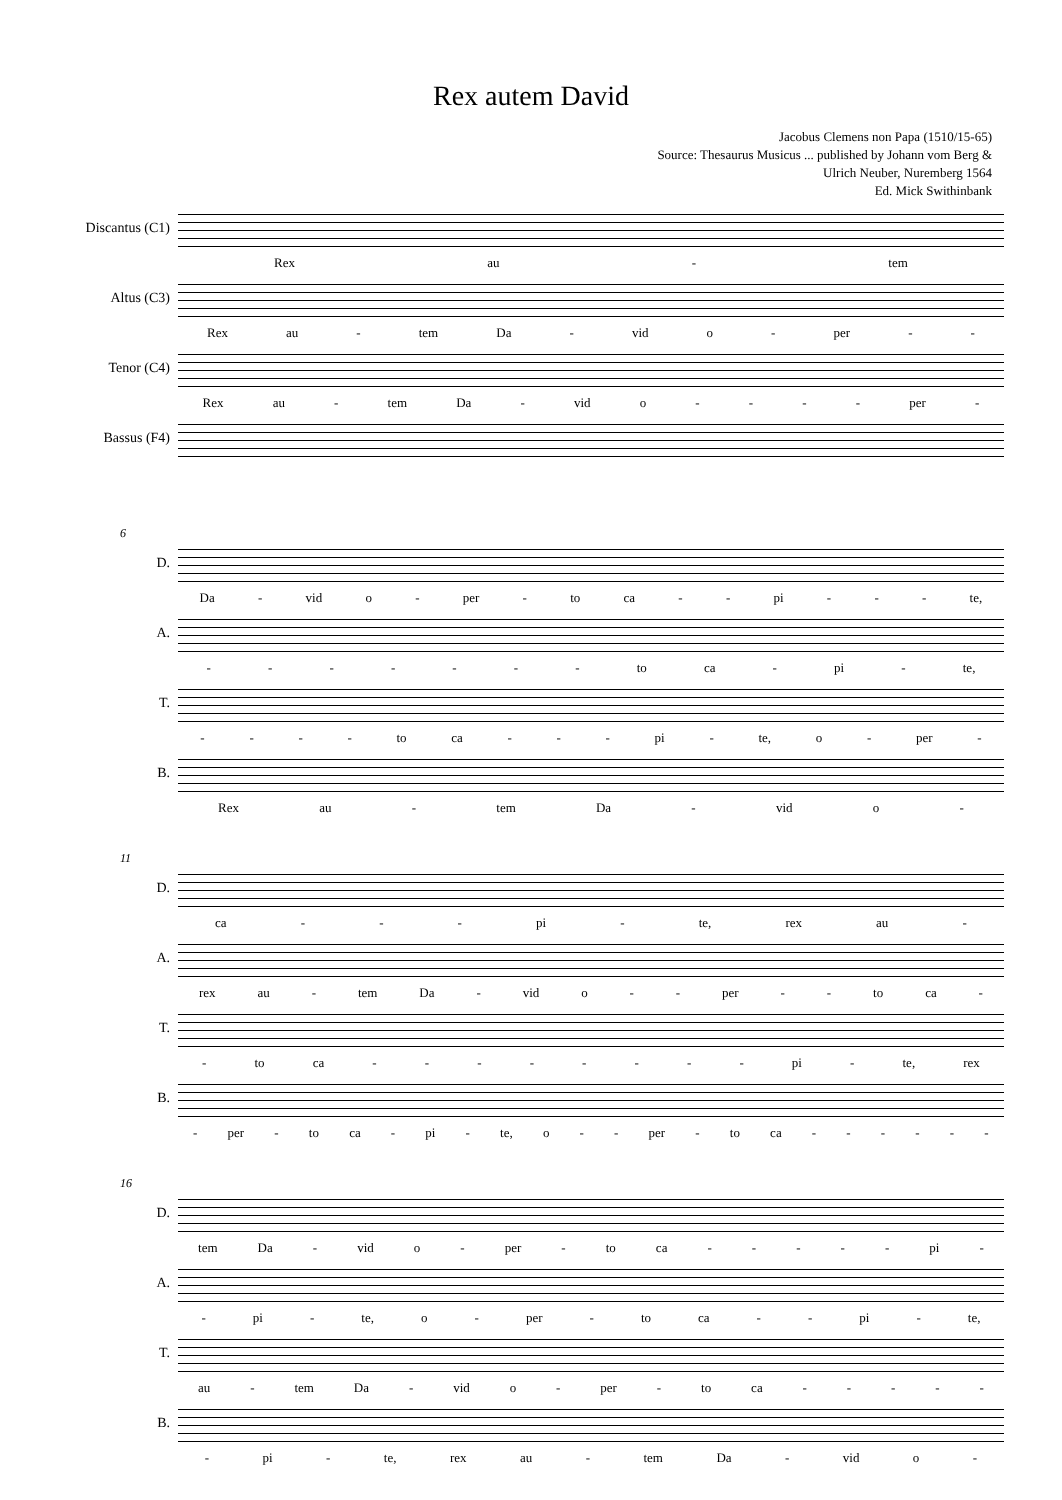Rex autem David
Jacobus Clemens non Papa (1510/15-65)
Source: Thesaurus Musicus ... published by Johann vom Berg &
Ulrich Neuber, Nuremberg 1564
Ed. Mick Swithinbank
Discantus (C1)
Rex au - tem
Altus (C3)
Rex au - tem Da - vid o - per - -
Tenor (C4)
Rex au - tem Da - vid o - - - - per -
Bassus (F4)
6
D.
Da - vid o - per - to ca - - pi - - - te,
A.
- - - - - - - to ca - pi - te,
T.
- - - - to ca - - - pi - te, o - per -
B.
Rex au - tem Da - vid o -
11
D.
ca - - - pi - te, rex au -
A.
rex au - tem Da - vid o - - per - - to ca -
T.
- to ca - - - - - - - - pi - te, rex
B.
- per - to ca - pi - te, o - - per - to ca - - - - - -
16
D.
tem Da - vid o - per - to ca - - - - - pi -
A.
- pi - te, o - per - to ca - - pi - te,
T.
au - tem Da - vid o - per - to ca - - - - -
B.
- pi - te, rex au - tem Da - vid o -